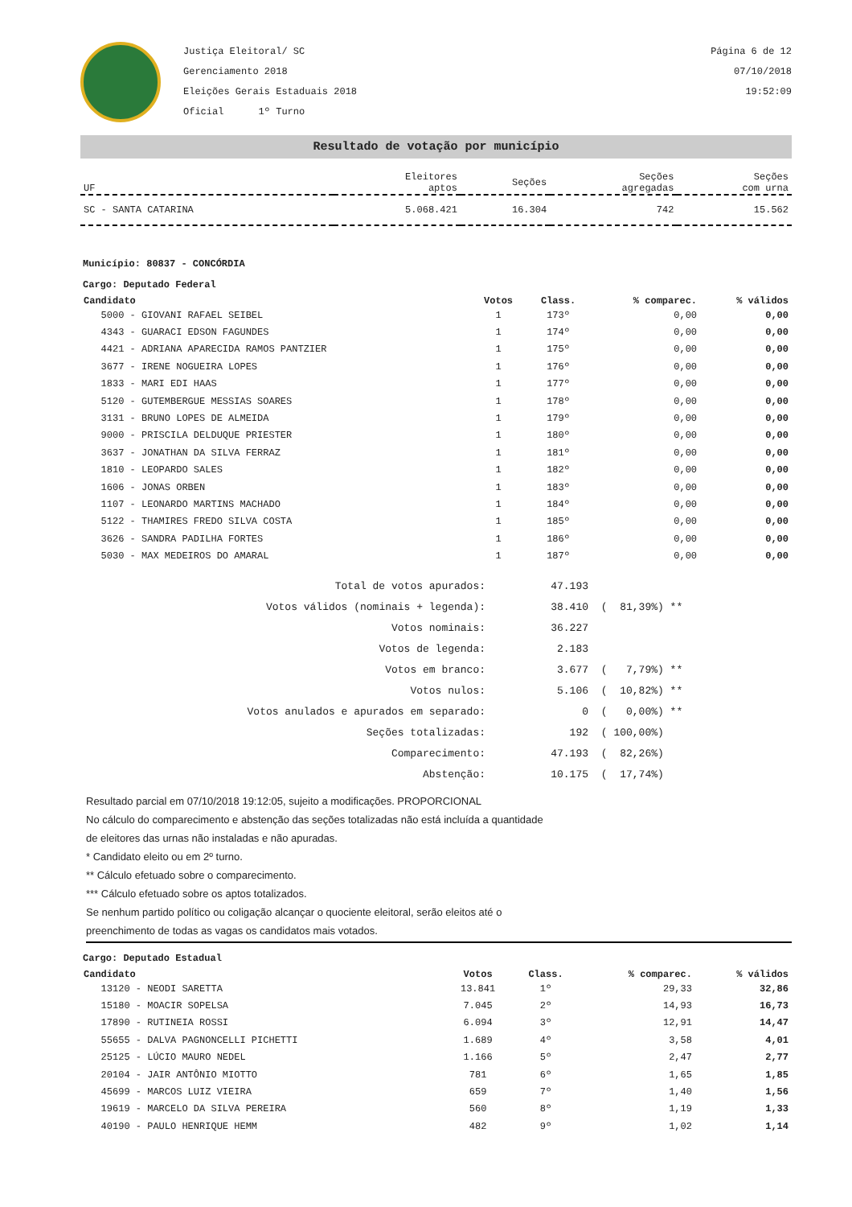Justiça Eleitoral/ SC
Gerenciamento 2018
Eleições Gerais Estaduais 2018
Oficial 1º Turno
Página 6 de 12
07/10/2018
19:52:09
Resultado de votação por município
| UF | Eleitores aptos | Seções | Seções agregadas | Seções com urna |
| --- | --- | --- | --- | --- |
| SC - SANTA CATARINA | 5.068.421 | 16.304 | 742 | 15.562 |
Município: 80837 - CONCÓRDIA
Cargo: Deputado Federal
| Candidato | Votos | Class. | % comparec. | % válidos |
| --- | --- | --- | --- | --- |
| 5000 - GIOVANI RAFAEL SEIBEL | 1 | 173º | 0,00 | 0,00 |
| 4343 - GUARACI EDSON FAGUNDES | 1 | 174º | 0,00 | 0,00 |
| 4421 - ADRIANA APARECIDA RAMOS PANTZIER | 1 | 175º | 0,00 | 0,00 |
| 3677 - IRENE NOGUEIRA LOPES | 1 | 176º | 0,00 | 0,00 |
| 1833 - MARI EDI HAAS | 1 | 177º | 0,00 | 0,00 |
| 5120 - GUTEMBERGUE MESSIAS SOARES | 1 | 178º | 0,00 | 0,00 |
| 3131 - BRUNO LOPES DE ALMEIDA | 1 | 179º | 0,00 | 0,00 |
| 9000 - PRISCILA DELDUQUE PRIESTER | 1 | 180º | 0,00 | 0,00 |
| 3637 - JONATHAN DA SILVA FERRAZ | 1 | 181º | 0,00 | 0,00 |
| 1810 - LEOPARDO SALES | 1 | 182º | 0,00 | 0,00 |
| 1606 - JONAS ORBEN | 1 | 183º | 0,00 | 0,00 |
| 1107 - LEONARDO MARTINS MACHADO | 1 | 184º | 0,00 | 0,00 |
| 5122 - THAMIRES FREDO SILVA COSTA | 1 | 185º | 0,00 | 0,00 |
| 3626 - SANDRA PADILHA FORTES | 1 | 186º | 0,00 | 0,00 |
| 5030 - MAX MEDEIROS DO AMARAL | 1 | 187º | 0,00 | 0,00 |
| Total de votos apurados: | 47.193 | |
| Votos válidos (nominais + legenda): | 38.410 | ( 81,39%) ** |
| Votos nominais: | 36.227 | |
| Votos de legenda: | 2.183 | |
| Votos em branco: | 3.677 | ( 7,79%) ** |
| Votos nulos: | 5.106 | ( 10,82%) ** |
| Votos anulados e apurados em separado: | 0 | ( 0,00%) ** |
| Seções totalizadas: | 192 | ( 100,00%) |
| Comparecimento: | 47.193 | ( 82,26%) |
| Abstenção: | 10.175 | ( 17,74%) |
Resultado parcial em 07/10/2018 19:12:05, sujeito a modificações. PROPORCIONAL
No cálculo do comparecimento e abstenção das seções totalizadas não está incluída a quantidade
de eleitores das urnas não instaladas e não apuradas.
* Candidato eleito ou em 2º turno.
** Cálculo efetuado sobre o comparecimento.
*** Cálculo efetuado sobre os aptos totalizados.
Se nenhum partido político ou coligação alcançar o quociente eleitoral, serão eleitos até o
preenchimento de todas as vagas os candidatos mais votados.
Cargo: Deputado Estadual
| Candidato | Votos | Class. | % comparec. | % válidos |
| --- | --- | --- | --- | --- |
| 13120 - NEODI SARETTA | 13.841 | 1º | 29,33 | 32,86 |
| 15180 - MOACIR SOPELSA | 7.045 | 2º | 14,93 | 16,73 |
| 17890 - RUTINEIA ROSSI | 6.094 | 3º | 12,91 | 14,47 |
| 55655 - DALVA PAGNONCELLI PICHETTI | 1.689 | 4º | 3,58 | 4,01 |
| 25125 - LÚCIO MAURO NEDEL | 1.166 | 5º | 2,47 | 2,77 |
| 20104 - JAIR ANTÔNIO MIOTTO | 781 | 6º | 1,65 | 1,85 |
| 45699 - MARCOS LUIZ VIEIRA | 659 | 7º | 1,40 | 1,56 |
| 19619 - MARCELO DA SILVA PEREIRA | 560 | 8º | 1,19 | 1,33 |
| 40190 - PAULO HENRIQUE HEMM | 482 | 9º | 1,02 | 1,14 |